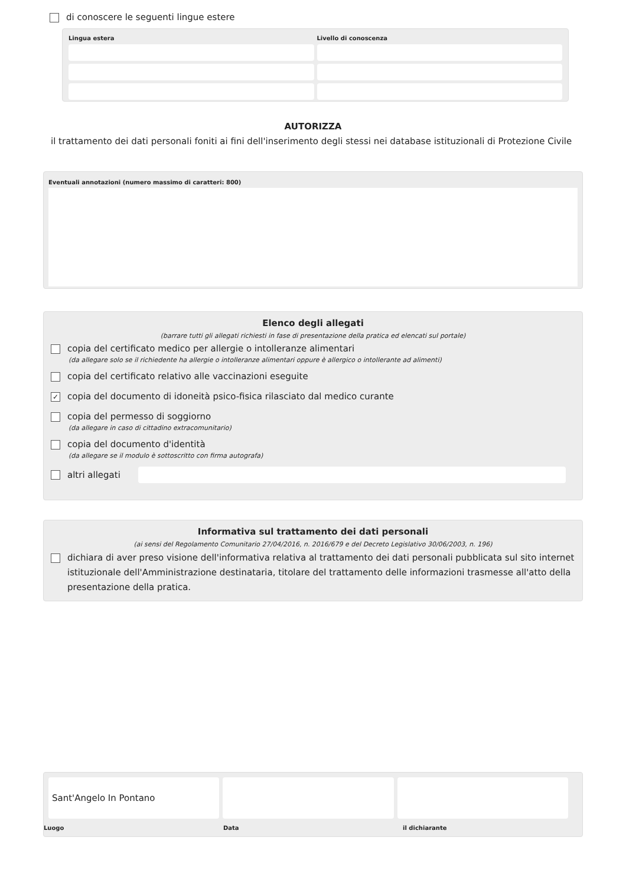di conoscere le seguenti lingue estere
Lingua estera
Livello di conoscenza
AUTORIZZA
il trattamento dei dati personali foniti ai fini dell'inserimento degli stessi nei database istituzionali di Protezione Civile
Eventuali annotazioni (numero massimo di caratteri: 800)
Elenco degli allegati
(barrare tutti gli allegati richiesti in fase di presentazione della pratica ed elencati sul portale)
copia del certificato medico per allergie o intolleranze alimentari
(da allegare solo se il richiedente ha allergie o intolleranze alimentari oppure è allergico o intollerante ad alimenti)
copia del certificato relativo alle vaccinazioni eseguite
✓ copia del documento di idoneità psico-fisica rilasciato dal medico curante
copia del permesso di soggiorno
(da allegare in caso di cittadino extracomunitario)
copia del documento d'identità
(da allegare se il modulo è sottoscritto con firma autografa)
altri allegati
Informativa sul trattamento dei dati personali
(ai sensi del Regolamento Comunitario 27/04/2016, n. 2016/679 e del Decreto Legislativo 30/06/2003, n. 196)
dichiara di aver preso visione dell'informativa relativa al trattamento dei dati personali pubblicata sul sito internet istituzionale dell'Amministrazione destinataria, titolare del trattamento delle informazioni trasmesse all'atto della presentazione della pratica.
Sant'Angelo In Pontano
Luogo
Data
il dichiarante